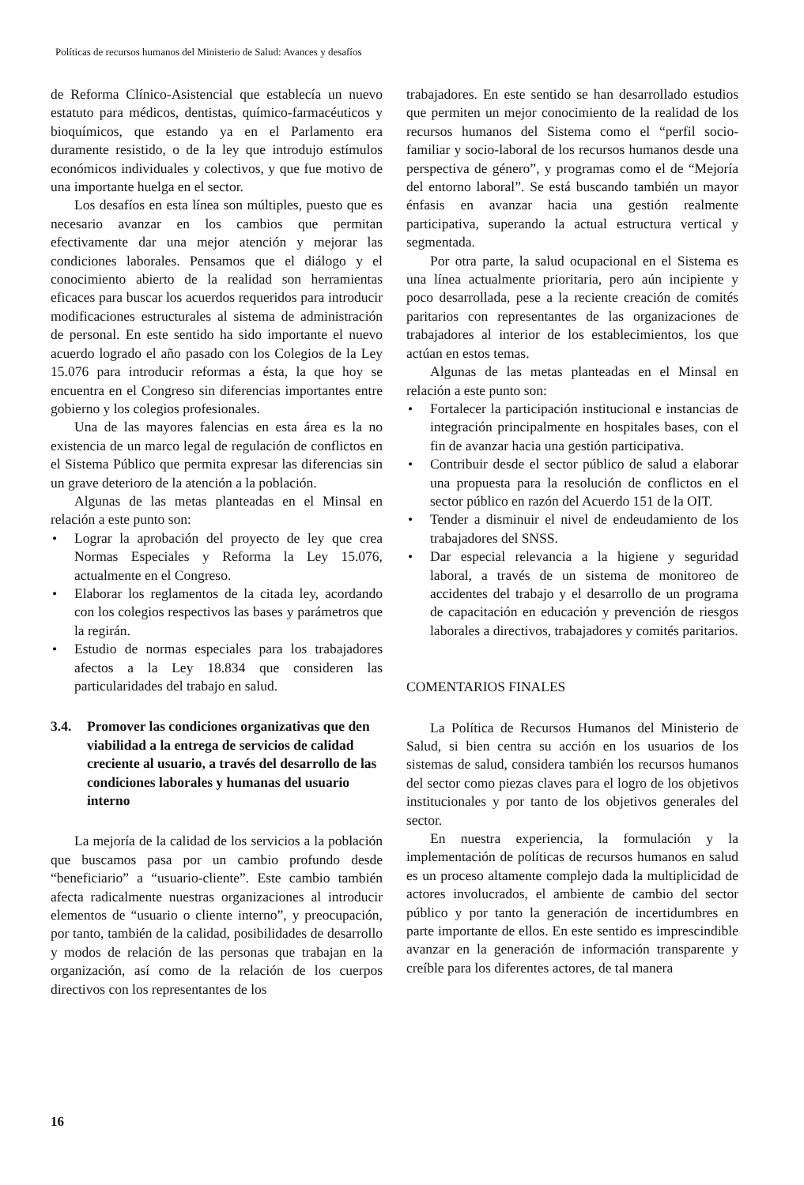Políticas de recursos humanos del Ministerio de Salud: Avances y desafíos
de Reforma Clínico-Asistencial que establecía un nuevo estatuto para médicos, dentistas, químico-farmacéuticos y bioquímicos, que estando ya en el Parlamento era duramente resistido, o de la ley que introdujo estímulos económicos individuales y colectivos, y que fue motivo de una importante huelga en el sector.
Los desafíos en esta línea son múltiples, puesto que es necesario avanzar en los cambios que permitan efectivamente dar una mejor atención y mejorar las condiciones laborales. Pensamos que el diálogo y el conocimiento abierto de la realidad son herramientas eficaces para buscar los acuerdos requeridos para introducir modificaciones estructurales al sistema de administración de personal. En este sentido ha sido importante el nuevo acuerdo logrado el año pasado con los Colegios de la Ley 15.076 para introducir reformas a ésta, la que hoy se encuentra en el Congreso sin diferencias importantes entre gobierno y los colegios profesionales.
Una de las mayores falencias en esta área es la no existencia de un marco legal de regulación de conflictos en el Sistema Público que permita expresar las diferencias sin un grave deterioro de la atención a la población.
Algunas de las metas planteadas en el Minsal en relación a este punto son:
• Lograr la aprobación del proyecto de ley que crea Normas Especiales y Reforma la Ley 15.076, actualmente en el Congreso.
• Elaborar los reglamentos de la citada ley, acordando con los colegios respectivos las bases y parámetros que la regirán.
• Estudio de normas especiales para los trabajadores afectos a la Ley 18.834 que consideren las particularidades del trabajo en salud.
3.4. Promover las condiciones organizativas que den viabilidad a la entrega de servicios de calidad creciente al usuario, a través del desarrollo de las condiciones laborales y humanas del usuario interno
La mejoría de la calidad de los servicios a la población que buscamos pasa por un cambio profundo desde “beneficiario” a “usuario-cliente”. Este cambio también afecta radicalmente nuestras organizaciones al introducir elementos de “usuario o cliente interno”, y preocupación, por tanto, también de la calidad, posibilidades de desarrollo y modos de relación de las personas que trabajan en la organización, así como de la relación de los cuerpos directivos con los representantes de los
trabajadores. En este sentido se han desarrollado estudios que permiten un mejor conocimiento de la realidad de los recursos humanos del Sistema como el “perfil socio-familiar y socio-laboral de los recursos humanos desde una perspectiva de género”, y programas como el de “Mejoría del entorno laboral”. Se está buscando también un mayor énfasis en avanzar hacia una gestión realmente participativa, superando la actual estructura vertical y segmentada.
Por otra parte, la salud ocupacional en el Sistema es una línea actualmente prioritaria, pero aún incipiente y poco desarrollada, pese a la reciente creación de comités paritarios con representantes de las organizaciones de trabajadores al interior de los establecimientos, los que actúan en estos temas.
Algunas de las metas planteadas en el Minsal en relación a este punto son:
• Fortalecer la participación institucional e instancias de integración principalmente en hospitales bases, con el fin de avanzar hacia una gestión participativa.
• Contribuir desde el sector público de salud a elaborar una propuesta para la resolución de conflictos en el sector público en razón del Acuerdo 151 de la OIT.
• Tender a disminuir el nivel de endeudamiento de los trabajadores del SNSS.
• Dar especial relevancia a la higiene y seguridad laboral, a través de un sistema de monitoreo de accidentes del trabajo y el desarrollo de un programa de capacitación en educación y prevención de riesgos laborales a directivos, trabajadores y comités paritarios.
COMENTARIOS FINALES
La Política de Recursos Humanos del Ministerio de Salud, si bien centra su acción en los usuarios de los sistemas de salud, considera también los recursos humanos del sector como piezas claves para el logro de los objetivos institucionales y por tanto de los objetivos generales del sector.
En nuestra experiencia, la formulación y la implementación de políticas de recursos humanos en salud es un proceso altamente complejo dada la multiplicidad de actores involucrados, el ambiente de cambio del sector público y por tanto la generación de incertidumbres en parte importante de ellos. En este sentido es imprescindible avanzar en la generación de información transparente y creíble para los diferentes actores, de tal manera
16